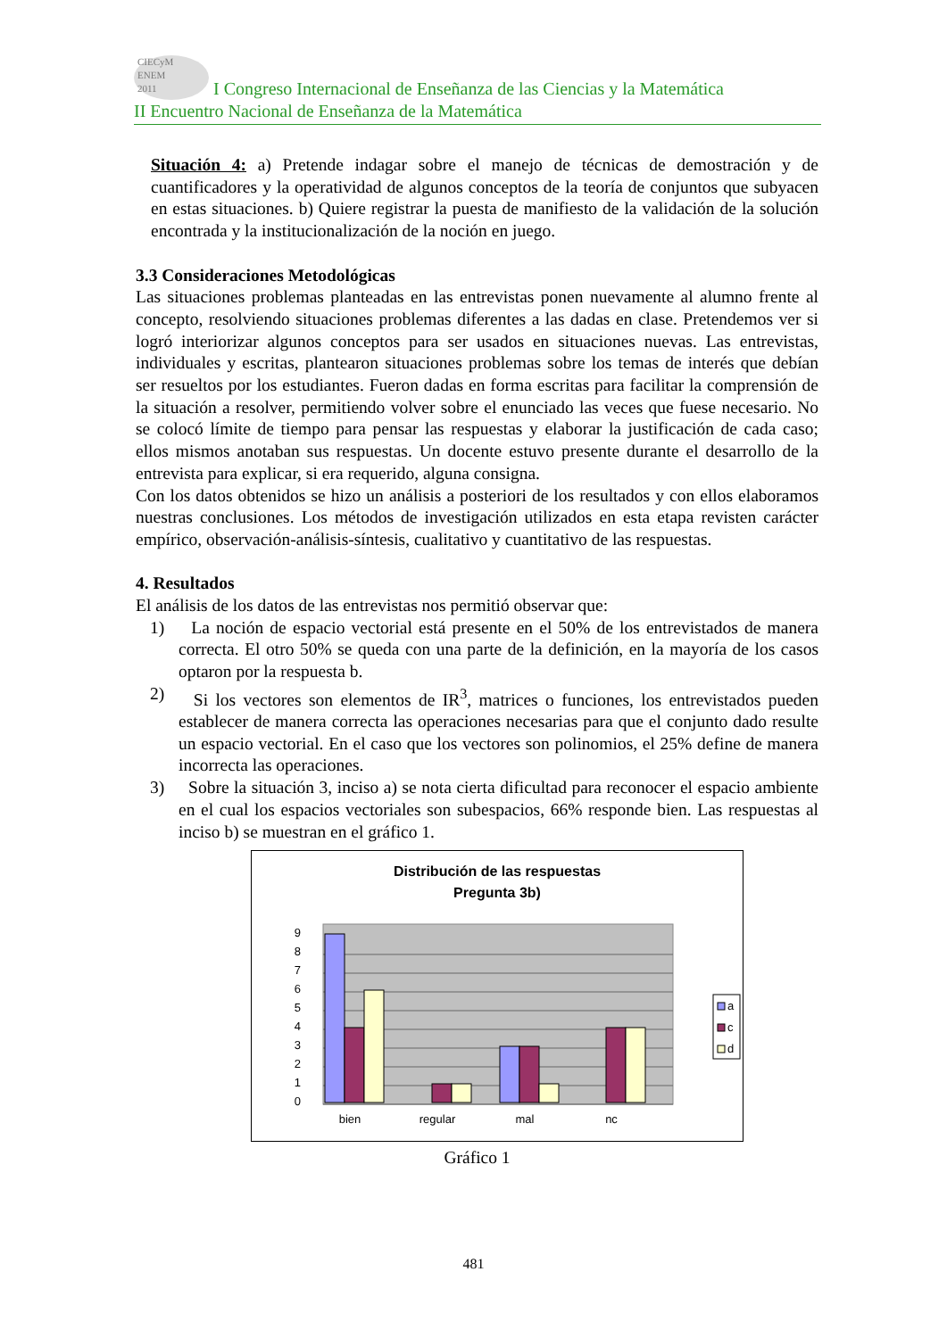CIECyM
ENEM
2011 I Congreso Internacional de Enseñanza de las Ciencias y la Matemática
II Encuentro Nacional de Enseñanza de la Matemática
Situación 4: a) Pretende indagar sobre el manejo de técnicas de demostración y de cuantificadores y la operatividad de algunos conceptos de la teoría de conjuntos que subyacen en estas situaciones. b) Quiere registrar la puesta de manifiesto de la validación de la solución encontrada y la institucionalización de la noción en juego.
3.3 Consideraciones Metodológicas
Las situaciones problemas planteadas en las entrevistas ponen nuevamente al alumno frente al concepto, resolviendo situaciones problemas diferentes a las dadas en clase. Pretendemos ver si logró interiorizar algunos conceptos para ser usados en situaciones nuevas. Las entrevistas, individuales y escritas, plantearon situaciones problemas sobre los temas de interés que debían ser resueltos por los estudiantes. Fueron dadas en forma escritas para facilitar la comprensión de la situación a resolver, permitiendo volver sobre el enunciado las veces que fuese necesario. No se colocó límite de tiempo para pensar las respuestas y elaborar la justificación de cada caso; ellos mismos anotaban sus respuestas. Un docente estuvo presente durante el desarrollo de la entrevista para explicar, si era requerido, alguna consigna.
Con los datos obtenidos se hizo un análisis a posteriori de los resultados y con ellos elaboramos nuestras conclusiones. Los métodos de investigación utilizados en esta etapa revisten carácter empírico, observación-análisis-síntesis, cualitativo y cuantitativo de las respuestas.
4. Resultados
El análisis de los datos de las entrevistas nos permitió observar que:
1) La noción de espacio vectorial está presente en el 50% de los entrevistados de manera correcta. El otro 50% se queda con una parte de la definición, en la mayoría de los casos optaron por la respuesta b.
2) Si los vectores son elementos de IR<sup>3</sup>, matrices o funciones, los entrevistados pueden establecer de manera correcta las operaciones necesarias para que el conjunto dado resulte un espacio vectorial. En el caso que los vectores son polinomios, el 25% define de manera incorrecta las operaciones.
3) Sobre la situación 3, inciso a) se nota cierta dificultad para reconocer el espacio ambiente en el cual los espacios vectoriales son subespacios, 66% responde bien. Las respuestas al inciso b) se muestran en el gráfico 1.
Distribución de las respuestas
Pregunta 3b)
0
1
2
3
4
5
6
7
8
9
bien
regular
mal
nc
a
c
d
Gráfico 1
481